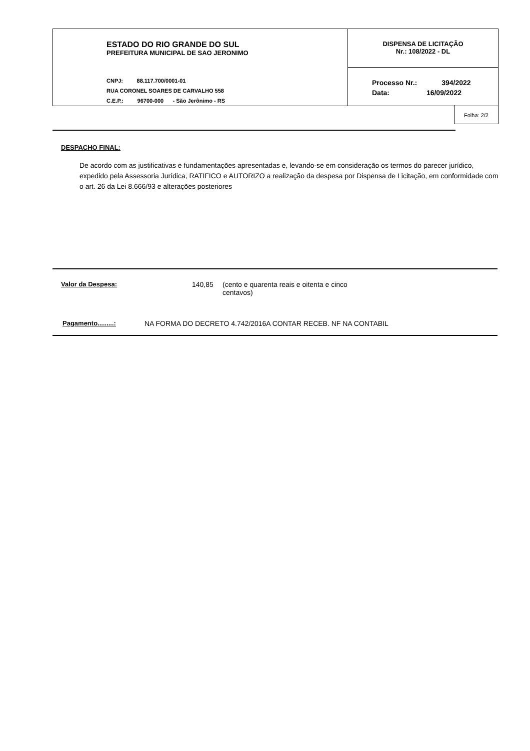ESTADO DO RIO GRANDE DO SUL
PREFEITURA MUNICIPAL DE SAO JERONIMO
CNPJ: 88.117.700/0001-01
RUA CORONEL SOARES DE CARVALHO 558
C.E.P.: 96700-000 - São Jerônimo - RS
DISPENSA DE LICITAÇÃO
Nr.: 108/2022 - DL
Processo Nr.: 394/2022
Data: 16/09/2022
Folha: 2/2
DESPACHO FINAL:
De acordo com as justificativas e fundamentações apresentadas e, levando-se em consideração os termos do parecer jurídico, expedido pela Assessoria Jurídica, RATIFICO e AUTORIZO a realização da despesa por Dispensa de Licitação, em conformidade com o art. 26 da Lei 8.666/93 e alterações posteriores
Valor da Despesa: 140,85 (cento e quarenta reais e oitenta e cinco centavos)
Pagamento.........: NA FORMA DO DECRETO 4.742/2016A CONTAR RECEB. NF NA CONTABIL